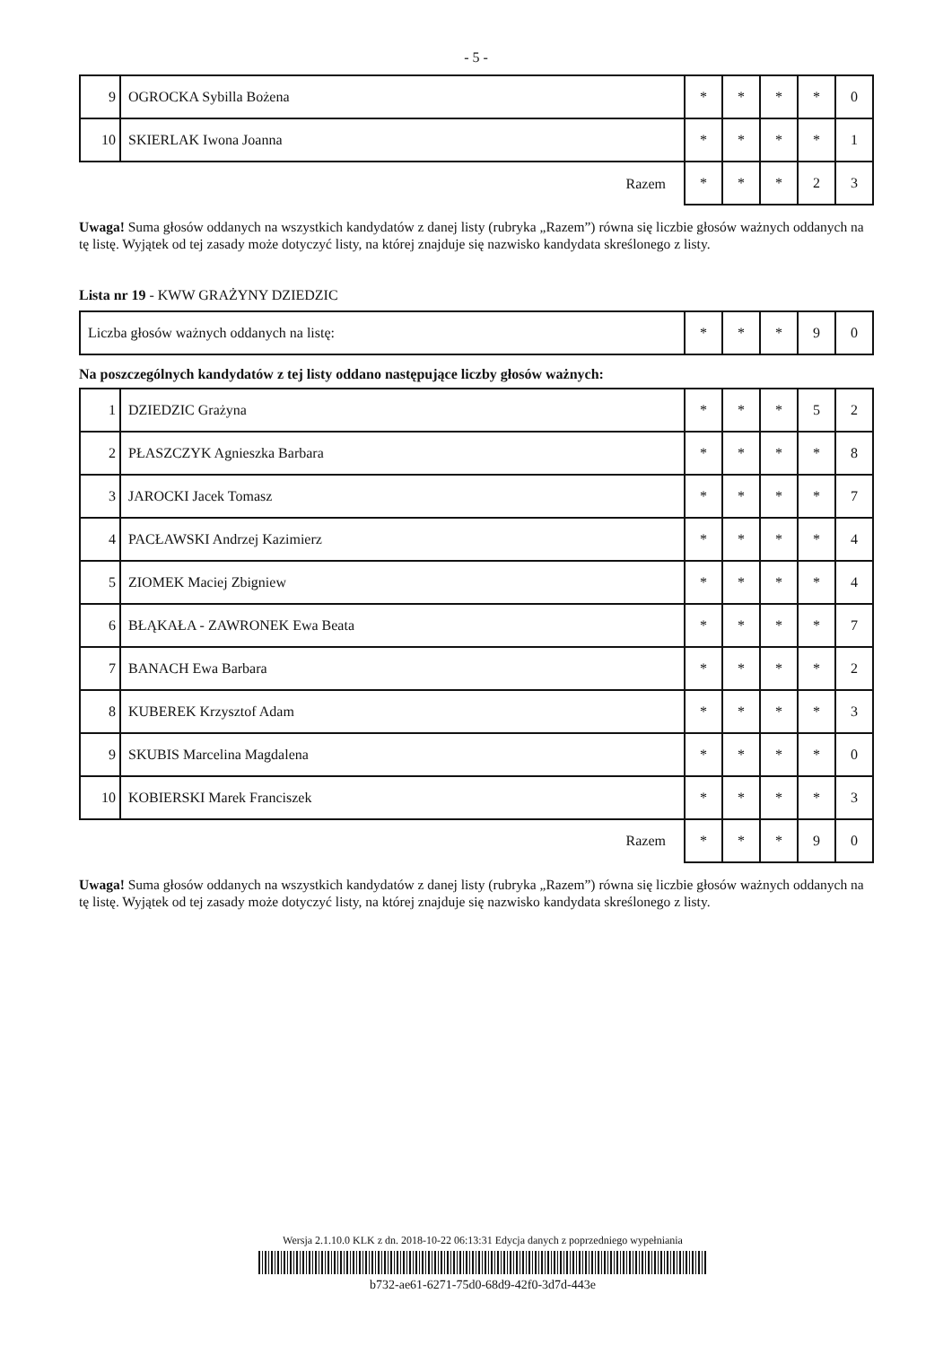- 5 -
| 9 | OGROCKA Sybilla Bożena | * | * | * | * | 0 |
| 10 | SKIERLAK Iwona Joanna | * | * | * | * | 1 |
| Razem | | * | * | * | 2 | 3 |
Uwaga! Suma głosów oddanych na wszystkich kandydatów z danej listy (rubryka „Razem”) równa się liczbie głosów ważnych oddanych na tę listę. Wyjątek od tej zasady może dotyczyć listy, na której znajduje się nazwisko kandydata skreślonego z listy.
Lista nr 19 - KWW GRAŻYNY DZIEDZIC
| Liczba głosów ważnych oddanych na listę: | * | * | * | 9 | 0 |
Na poszczególnych kandydatów z tej listy oddano następujące liczby głosów ważnych:
| 1 | DZIEDZIC Grażyna | * | * | * | 5 | 2 |
| 2 | PŁASZCZYK Agnieszka Barbara | * | * | * | * | 8 |
| 3 | JAROCKI Jacek Tomasz | * | * | * | * | 7 |
| 4 | PACŁAWSKI Andrzej Kazimierz | * | * | * | * | 4 |
| 5 | ZIOMEK Maciej Zbigniew | * | * | * | * | 4 |
| 6 | BŁĄKAŁA - ZAWRONEK Ewa Beata | * | * | * | * | 7 |
| 7 | BANACH Ewa Barbara | * | * | * | * | 2 |
| 8 | KUBEREK Krzysztof Adam | * | * | * | * | 3 |
| 9 | SKUBIS Marcelina Magdalena | * | * | * | * | 0 |
| 10 | KOBIERSKI Marek Franciszek | * | * | * | * | 3 |
| Razem | | * | * | * | 9 | 0 |
Uwaga! Suma głosów oddanych na wszystkich kandydatów z danej listy (rubryka „Razem”) równa się liczbie głosów ważnych oddanych na tę listę. Wyjątek od tej zasady może dotyczyć listy, na której znajduje się nazwisko kandydata skreślonego z listy.
Wersja 2.1.10.0 KLK z dn. 2018-10-22 06:13:31 Edycja danych z poprzedniego wypełniania
b732-ae61-6271-75d0-68d9-42f0-3d7d-443e